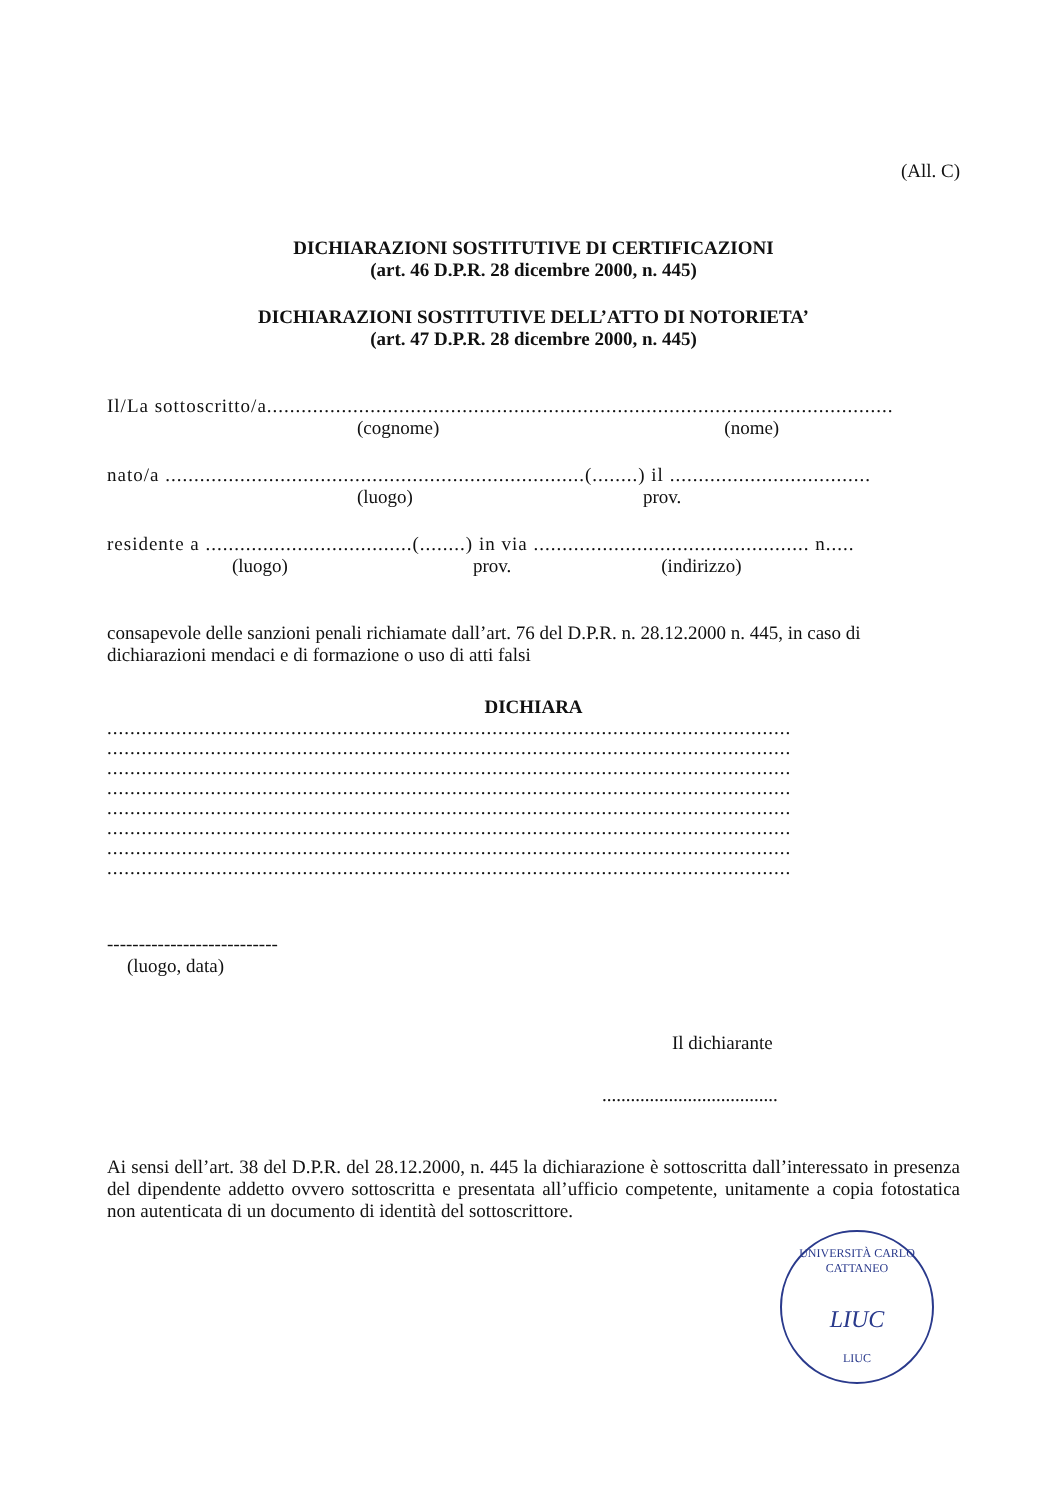(All. C)
DICHIARAZIONI SOSTITUTIVE DI CERTIFICAZIONI
(art. 46 D.P.R. 28 dicembre 2000, n. 445)
DICHIARAZIONI SOSTITUTIVE DELL’ATTO DI NOTORIETA’
(art. 47 D.P.R. 28 dicembre 2000, n. 445)
Il/La sottoscritto/a.............................................................................................................
(cognome) (nome)
nato/a .........................................................................(........) il ...................................
(luogo) prov.
residente a ....................................(........) in via ................................................ n.....
(luogo) prov. (indirizzo)
consapevole delle sanzioni penali richiamate dall’art. 76 del D.P.R. n. 28.12.2000 n. 445, in caso di dichiarazioni mendaci e di formazione o uso di atti falsi
DICHIARA
.......................................................................................................................
.......................................................................................................................
.......................................................................................................................
.......................................................................................................................
.......................................................................................................................
.......................................................................................................................
.......................................................................................................................
.......................................................................................................................
---------------------------
(luogo, data)
Il dichiarante
.....................................
Ai sensi dell’art. 38 del D.P.R. del 28.12.2000, n. 445 la dichiarazione è sottoscritta dall’interessato in presenza del dipendente addetto ovvero sottoscritta e presentata all’ufficio competente, unitamente a copia fotostatica non autenticata di un documento di identità del sottoscrittore.
UNIVERSITÀ CARLO CATTANEO
LIUC
LIUC